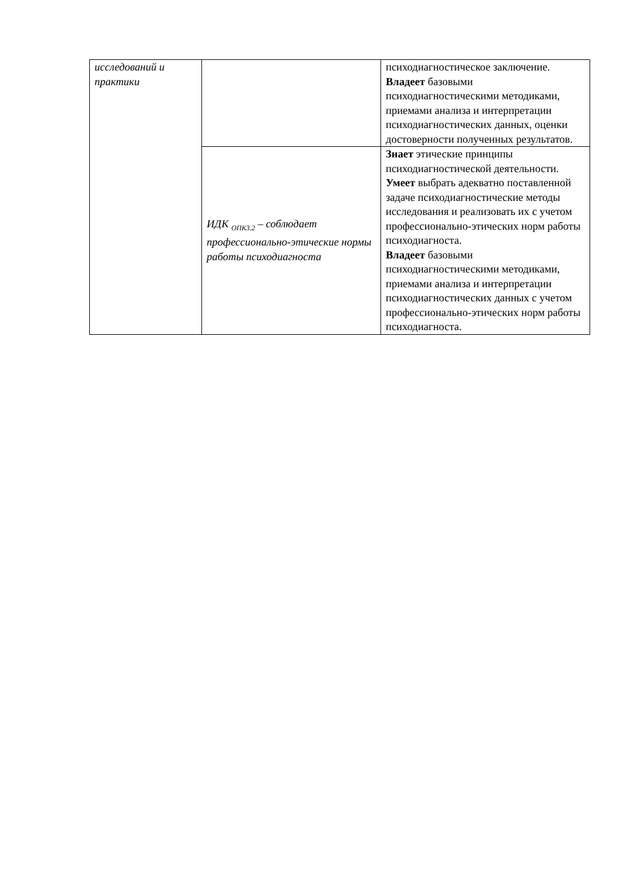| исследований и практики | | психодиагностическое заключение. Владеет базовыми психодиагностическими методиками, приемами анализа и интерпретации психодиагностических данных, оценки достоверности полученных результатов. |
| | ИДК <sub>ОПК3.2</sub> – соблюдает профессионально-этические нормы работы психодиагноста | Знает этические принципы психодиагностической деятельности. Умеет выбрать адекватно поставленной задаче психодиагностические методы исследования и реализовать их с учетом профессионально-этических норм работы психодиагноста. Владеет базовыми психодиагностическими методиками, приемами анализа и интерпретации психодиагностических данных с учетом профессионально-этических норм работы психодиагноста. |